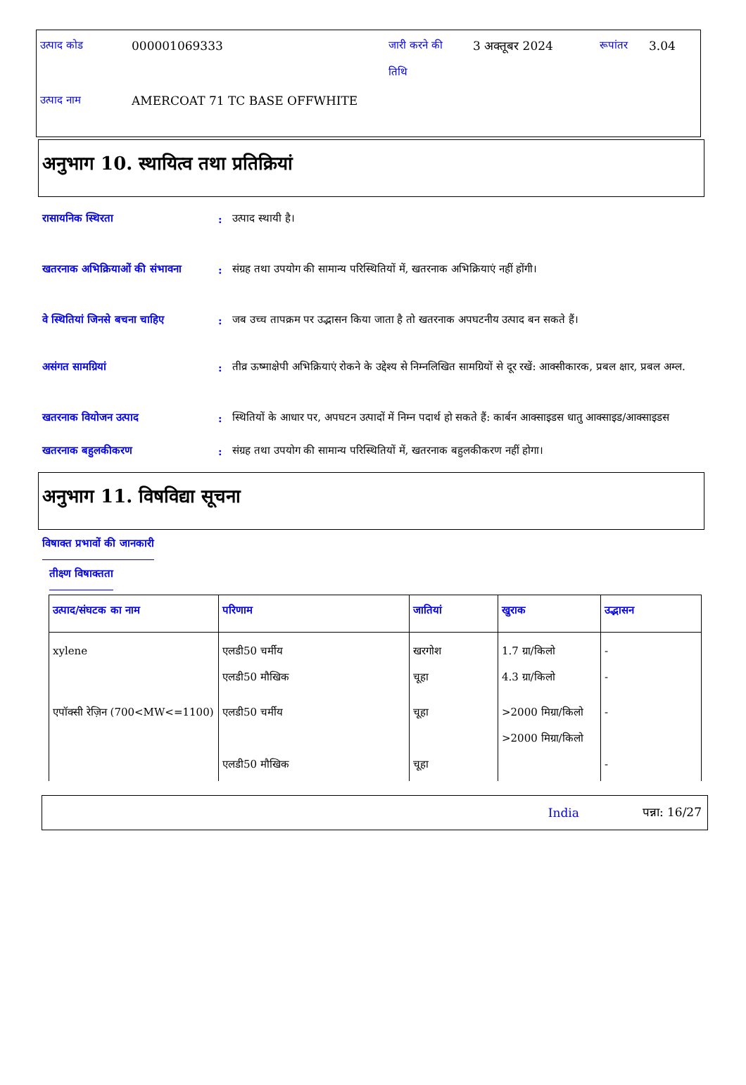| उत्पाद कोड | 000001069333 | जारी करने की तिथि | 3 अक्तूबर 2024 | रूपांतर | 3.04 |
| उत्पाद नाम | AMERCOAT 71 TC BASE OFFWHITE | | | | |
अनुभाग 10. स्थायित्व तथा प्रतिक्रियां
रासायनिक स्थिरता : उत्पाद स्थायी है।
खतरनाक अभिक्रियाओं की संभावना
: संग्रह तथा उपयोग की सामान्य परिस्थितियों में, खतरनाक अभिक्रियाएं नहीं होंगी।
वे स्थितियां जिनसे बचना चाहिए
: जब उच्च तापक्रम पर उद्भासन किया जाता है तो खतरनाक अपघटनीय उत्पाद बन सकते हैं।
असंगत सामग्रियां : तीव्र ऊष्माक्षेपी अभिक्रियाएं रोकने के उद्देश्य से निम्नलिखित सामग्रियों से दूर रखें: आक्सीकारक, प्रबल क्षार, प्रबल अम्ल.
खतरनाक वियोजन उत्पाद : स्थितियों के आधार पर, अपघटन उत्पादों में निम्न पदार्थ हो सकते हैं: कार्बन आक्साइडस धातु आक्साइड/आक्साइडस
खतरनाक बहुलकीकरण : संग्रह तथा उपयोग की सामान्य परिस्थितियों में, खतरनाक बहुलकीकरण नहीं होगा।
अनुभाग 11. विषविद्या सूचना
विषाक्त प्रभावों की जानकारी
तीक्ष्ण विषाक्तता
| उत्पाद/संघटक का नाम | परिणाम | जातियां | खुराक | उद्भासन |
| --- | --- | --- | --- | --- |
| xylene | एलडी50 चर्मीय एलडी50 मौखिक | खरगोश चूहा | 1.7 ग्रा/किलो 4.3 ग्रा/किलो | - - |
| एपॉक्सी रेज़िन (700<MW<=1100) | एलडी50 चर्मीय एलडी50 मौखिक | चूहा चूहा | >2000 मिग्रा/किलो >2000 मिग्रा/किलो | - - |
India पन्ना: 16/27